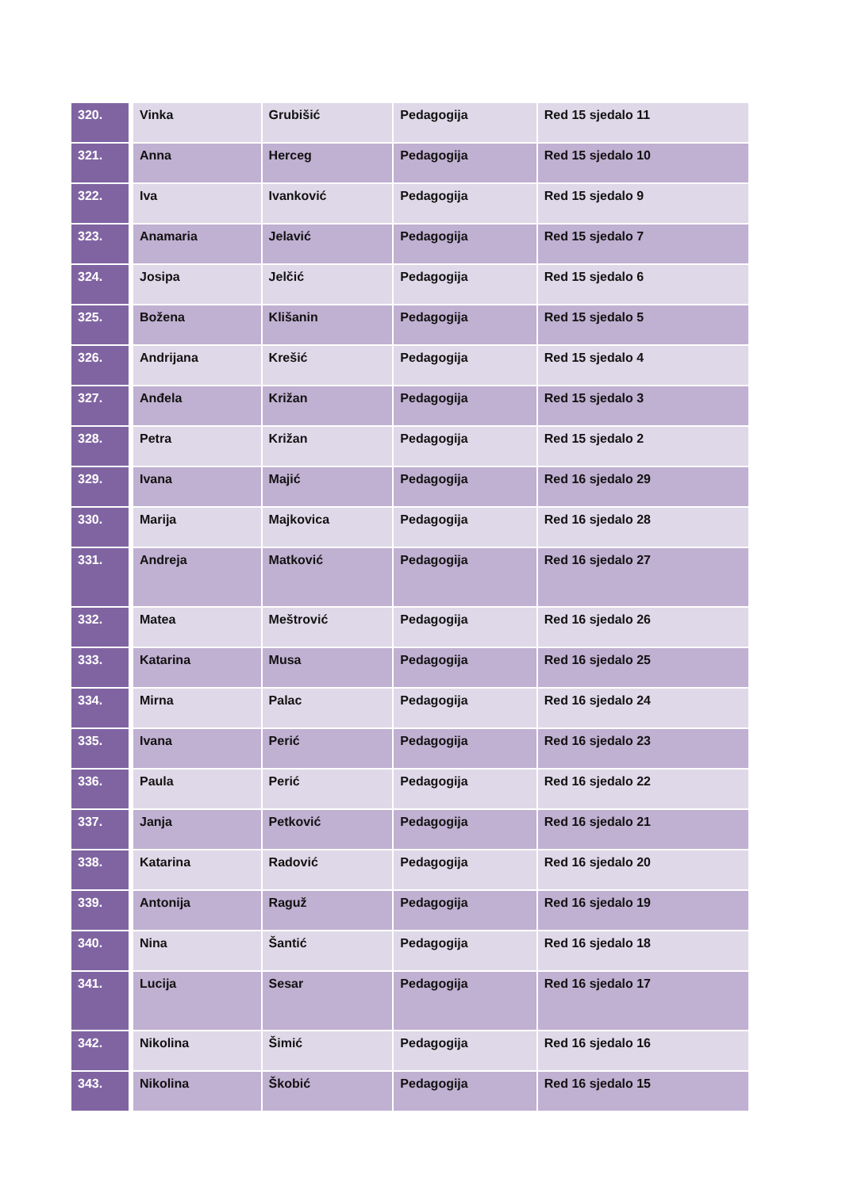| 320. | Vinka | Grubišić | Pedagogija | Red 15 sjedalo 11 |
| 321. | Anna | Herceg | Pedagogija | Red 15 sjedalo 10 |
| 322. | Iva | Ivanković | Pedagogija | Red 15 sjedalo 9 |
| 323. | Anamaria | Jelavić | Pedagogija | Red 15 sjedalo 7 |
| 324. | Josipa | Jelčić | Pedagogija | Red 15 sjedalo 6 |
| 325. | Božena | Klišanin | Pedagogija | Red 15 sjedalo 5 |
| 326. | Andrijana | Krešić | Pedagogija | Red 15 sjedalo 4 |
| 327. | Anđela | Križan | Pedagogija | Red 15 sjedalo 3 |
| 328. | Petra | Križan | Pedagogija | Red 15 sjedalo 2 |
| 329. | Ivana | Majić | Pedagogija | Red 16 sjedalo 29 |
| 330. | Marija | Majkovica | Pedagogija | Red 16 sjedalo 28 |
| 331. | Andreja | Matković | Pedagogija | Red 16 sjedalo 27 |
| 332. | Matea | Meštrović | Pedagogija | Red 16 sjedalo 26 |
| 333. | Katarina | Musa | Pedagogija | Red 16 sjedalo 25 |
| 334. | Mirna | Palac | Pedagogija | Red 16 sjedalo 24 |
| 335. | Ivana | Perić | Pedagogija | Red 16 sjedalo 23 |
| 336. | Paula | Perić | Pedagogija | Red 16 sjedalo 22 |
| 337. | Janja | Petković | Pedagogija | Red 16 sjedalo 21 |
| 338. | Katarina | Radović | Pedagogija | Red 16 sjedalo 20 |
| 339. | Antonija | Raguž | Pedagogija | Red 16 sjedalo 19 |
| 340. | Nina | Šantić | Pedagogija | Red 16 sjedalo 18 |
| 341. | Lucija | Sesar | Pedagogija | Red 16 sjedalo 17 |
| 342. | Nikolina | Šimić | Pedagogija | Red 16 sjedalo 16 |
| 343. | Nikolina | Škobić | Pedagogija | Red 16 sjedalo 15 |